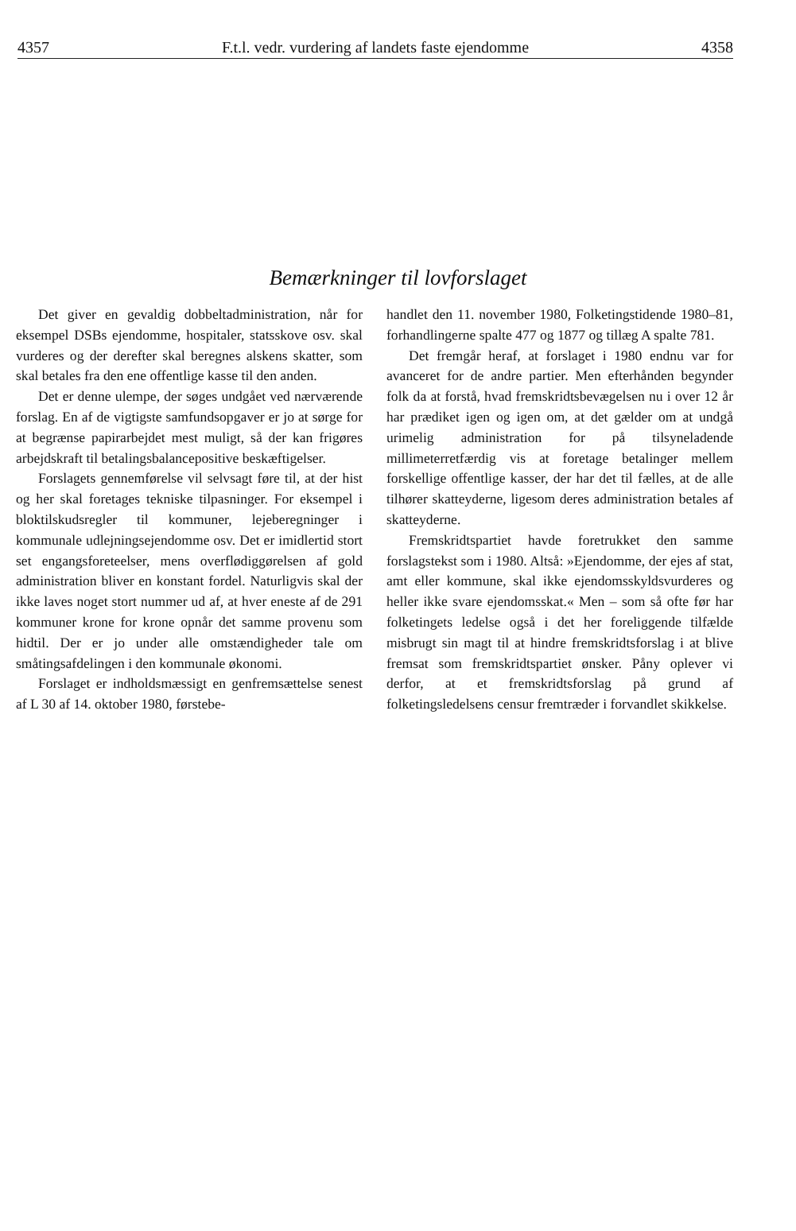4357 F.t.l. vedr. vurdering af landets faste ejendomme 4358
Bemærkninger til lovforslaget
Det giver en gevaldig dobbeltadministration, når for eksempel DSBs ejendomme, hospitaler, statsskove osv. skal vurderes og der derefter skal beregnes alskens skatter, som skal betales fra den ene offentlige kasse til den anden.
Det er denne ulempe, der søges undgået ved nærværende forslag. En af de vigtigste samfundsopgaver er jo at sørge for at begrænse papirarbejdet mest muligt, så der kan frigøres arbejdskraft til betalingsbalancepositive beskæftigelser.
Forslagets gennemførelse vil selvsagt føre til, at der hist og her skal foretages tekniske tilpasninger. For eksempel i bloktilskudsregler til kommuner, lejeberegninger i kommunale udlejningsejendomme osv. Det er imidlertid stort set engangsforeteelser, mens overflødiggørelsen af gold administration bliver en konstant fordel. Naturligvis skal der ikke laves noget stort nummer ud af, at hver eneste af de 291 kommuner krone for krone opnår det samme provenu som hidtil. Der er jo under alle omstændigheder tale om småtingsafdelingen i den kommunale økonomi.
Forslaget er indholdsmæssigt en genfremsættelse senest af L 30 af 14. oktober 1980, førstebe-
handlet den 11. november 1980, Folketingstidende 1980–81, forhandlingerne spalte 477 og 1877 og tillæg A spalte 781.
Det fremgår heraf, at forslaget i 1980 endnu var for avanceret for de andre partier. Men efterhånden begynder folk da at forstå, hvad fremskridtsbevægelsen nu i over 12 år har prædiket igen og igen om, at det gælder om at undgå urimelig administration for på tilsyneladende millimeterretfærdig vis at foretage betalinger mellem forskellige offentlige kasser, der har det til fælles, at de alle tilhører skatteyderne, ligesom deres administration betales af skatteyderne.
Fremskridtspartiet havde foretrukket den samme forslagstekst som i 1980. Altså: »Ejendomme, der ejes af stat, amt eller kommune, skal ikke ejendomsskyldsvurderes og heller ikke svare ejendomsskat.« Men – som så ofte før har folketingets ledelse også i det her foreliggende tilfælde misbrugt sin magt til at hindre fremskridtsforslag i at blive fremsat som fremskridtspartiet ønsker. Påny oplever vi derfor, at et fremskridtsforslag på grund af folketingsledelsens censur fremtræder i forvandlet skikkelse.